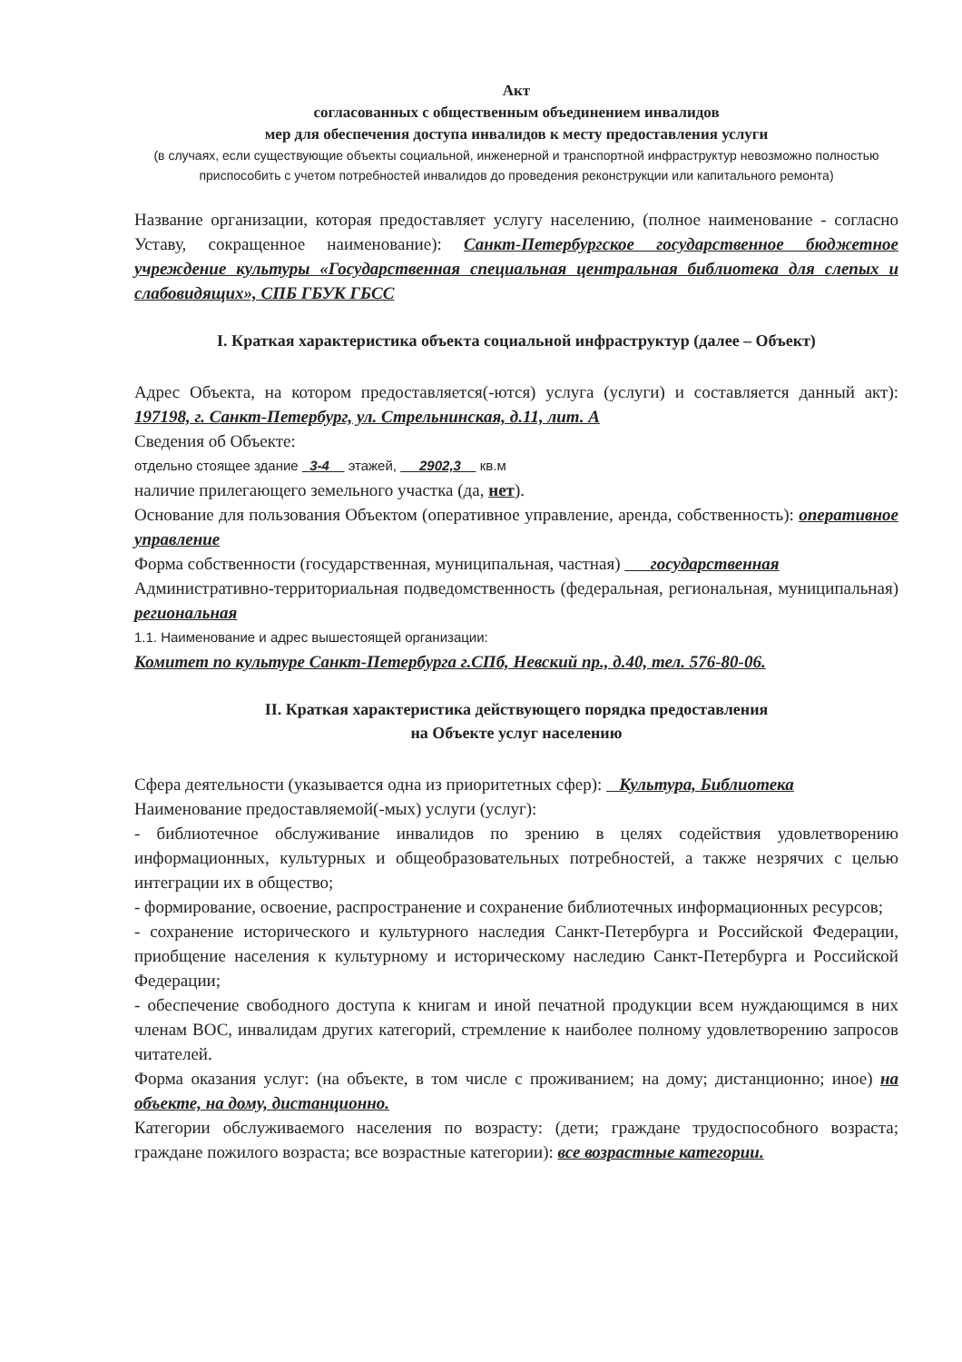Акт
согласованных с общественным объединением инвалидов
мер для обеспечения доступа инвалидов к месту предоставления услуги
(в случаях, если существующие объекты социальной, инженерной и транспортной инфраструктур невозможно полностью приспособить с учетом потребностей инвалидов до проведения реконструкции или капитального ремонта)
Название организации, которая предоставляет услугу населению, (полное наименование - согласно Уставу, сокращенное наименование): Санкт-Петербургское государственное бюджетное учреждение культуры «Государственная специальная центральная библиотека для слепых и слабовидящих», СПБ ГБУК ГБСС
I. Краткая характеристика объекта социальной инфраструктур (далее – Объект)
Адрес Объекта, на котором предоставляется(-ются) услуга (услуги) и составляется данный акт): 197198, г. Санкт-Петербург, ул. Стрельнинская, д.11, лит. А
Сведения об Объекте:
отдельно стоящее здание 3-4 этажей, 2902,3 кв.м
наличие прилегающего земельного участка (да, нет).
Основание для пользования Объектом (оперативное управление, аренда, собственность): оперативное управление
Форма собственности (государственная, муниципальная, частная) государственная
Административно-территориальная подведомственность (федеральная, региональная, муниципальная) региональная
1.1. Наименование и адрес вышестоящей организации:
Комитет по культуре Санкт-Петербурга г.СПб, Невский пр., д.40, тел. 576-80-06.
II. Краткая характеристика действующего порядка предоставления
на Объекте услуг населению
Сфера деятельности (указывается одна из приоритетных сфер): Культура, Библиотека
Наименование предоставляемой(-мых) услуги (услуг):
- библиотечное обслуживание инвалидов по зрению в целях содействия удовлетворению информационных, культурных и общеобразовательных потребностей, а также незрячих с целью интеграции их в общество;
- формирование, освоение, распространение и сохранение библиотечных информационных ресурсов;
- сохранение исторического и культурного наследия Санкт-Петербурга и Российской Федерации, приобщение населения к культурному и историческому наследию Санкт-Петербурга и Российской Федерации;
- обеспечение свободного доступа к книгам и иной печатной продукции всем нуждающимся в них членам ВОС, инвалидам других категорий, стремление к наиболее полному удовлетворению запросов читателей.
Форма оказания услуг: (на объекте, в том числе с проживанием; на дому; дистанционно; иное) на объекте, на дому, дистанционно.
Категории обслуживаемого населения по возрасту: (дети; граждане трудоспособного возраста; граждане пожилого возраста; все возрастные категории): все возрастные категории.